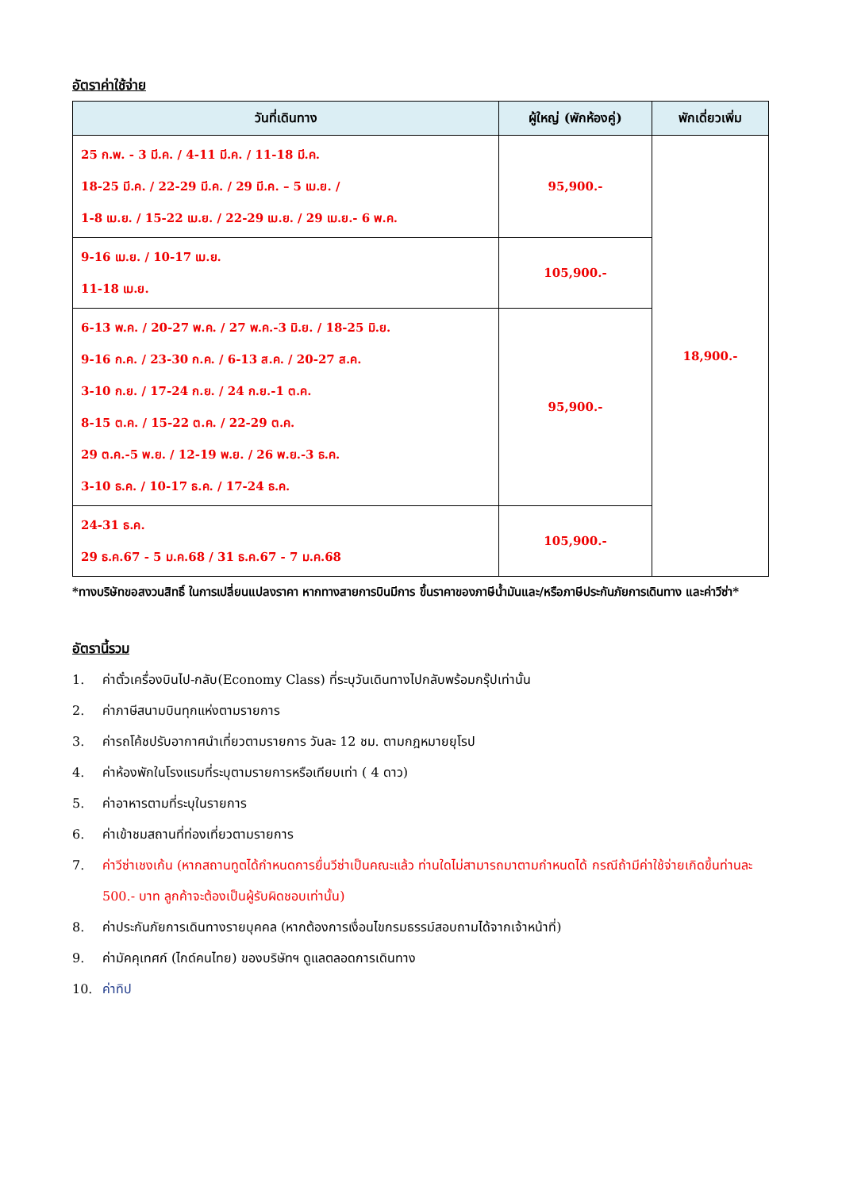อัตราค่าใช้จ่าย
| วันที่เดินทาง | ผู้ใหญ่ (พักห้องคู่) | พักเดี่ยวเพิ่ม |
| --- | --- | --- |
| 25 ก.พ. - 3 มี.ค. / 4-11 มี.ค. / 11-18 มี.ค. 18-25 มี.ค. / 22-29 มี.ค. / 29 มี.ค. – 5 เม.ย. / 1-8 เม.ย. / 15-22 เม.ย. / 22-29 เม.ย. / 29 เม.ย.- 6 พ.ค. | 95,900.- | 18,900.- |
| 9-16 เม.ย. / 10-17 เม.ย. 11-18 เม.ย. | 105,900.- | |
| 6-13 พ.ค. / 20-27 พ.ค. / 27 พ.ค.-3 มิ.ย. / 18-25 มิ.ย. 9-16 ก.ค. / 23-30 ก.ค. / 6-13 ส.ค. / 20-27 ส.ค. 3-10 ก.ย. / 17-24 ก.ย. / 24 ก.ย.-1 ต.ค. 8-15 ต.ค. / 15-22 ต.ค. / 22-29 ต.ค. 29 ต.ค.-5 พ.ย. / 12-19 พ.ย. / 26 พ.ย.-3 ธ.ค. 3-10 ธ.ค. / 10-17 ธ.ค. / 17-24 ธ.ค. | 95,900.- | |
| 24-31 ธ.ค. 29 ธ.ค.67 - 5 ม.ค.68 / 31 ธ.ค.67 - 7 ม.ค.68 | 105,900.- | |
*ทางบริษัทขอสงวนสิทธิ์ ในการเปลี่ยนแปลงราคา หากทางสายการบินมีการ ขึ้นราคาของภาษีน้ำมันและ/หรือภาษีประกันภัยการเดินทาง และค่าวีซ่า*
อัตรานี้รวม
1. ค่าตั๋วเครื่องบินไป-กลับ(Economy Class) ที่ระบุวันเดินทางไปกลับพร้อมกรุ๊ปเท่านั้น
2. ค่าภาษีสนามบินทุกแห่งตามรายการ
3. ค่ารถโค้ชปรับอากาศนำเที่ยวตามรายการ วันละ 12 ชม. ตามกฎหมายยุโรป
4. ค่าห้องพักในโรงแรมที่ระบุตามรายการหรือเทียบเท่า ( 4 ดาว)
5. ค่าอาหารตามที่ระบุในรายการ
6. ค่าเข้าชมสถานที่ท่องเที่ยวตามรายการ
7. ค่าวีซ่าเชงเก้น (หากสถานทูตได้กำหนดการยื่นวีซ่าเป็นคณะแล้ว ท่านใดไม่สามารถมาตามกำหนดได้ กรณีถ้ามีค่าใช้จ่ายเกิดขึ้นท่านละ 500.- บาท ลูกค้าจะต้องเป็นผู้รับผิดชอบเท่านั้น)
8. ค่าประกันภัยการเดินทางรายบุคคล (หากต้องการเงื่อนไขกรมธรรม์สอบถามได้จากเจ้าหน้าที่)
9. ค่ามัคคุเทศก์ (ไกด์คนไทย) ของบริษัทฯ ดูแลตลอดการเดินทาง
10. ค่าทิป